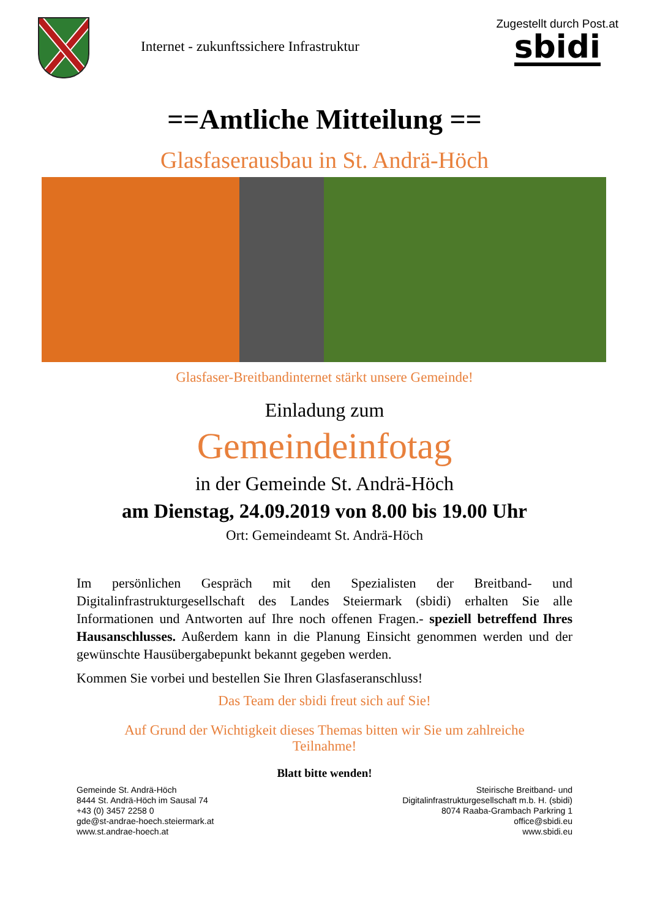Internet - zukunftssichere Infrastruktur
Zugestellt durch Post.at
sbidi
==Amtliche Mitteilung ==
Glasfaserausbau in St. Andrä-Höch
Glasfaser-Breitbandinternet stärkt unsere Gemeinde!
Einladung zum
Gemeindeinfotag
in der Gemeinde St. Andrä-Höch
am Dienstag, 24.09.2019 von 8.00 bis 19.00 Uhr
Ort: Gemeindeamt St. Andrä-Höch
Im persönlichen Gespräch mit den Spezialisten der Breitband- und Digitalinfrastrukturgesellschaft des Landes Steiermark (sbidi) erhalten Sie alle Informationen und Antworten auf Ihre noch offenen Fragen.- speziell betreffend Ihres Hausanschlusses. Außerdem kann in die Planung Einsicht genommen werden und der gewünschte Hausübergabepunkt bekannt gegeben werden.
Kommen Sie vorbei und bestellen Sie Ihren Glasfaseranschluss!
Das Team der sbidi freut sich auf Sie!
Auf Grund der Wichtigkeit dieses Themas bitten wir Sie um zahlreiche Teilnahme!
Blatt bitte wenden!
Gemeinde St. Andrä-Höch
8444 St. Andrä-Höch im Sausal 74
+43 (0) 3457 2258 0
gde@st-andrae-hoech.steiermark.at
www.st.andrae-hoech.at
Steirische Breitband- und
Digitalinfrastrukturgesellschaft m.b. H. (sbidi)
8074 Raaba-Grambach Parkring 1
office@sbidi.eu
www.sbidi.eu